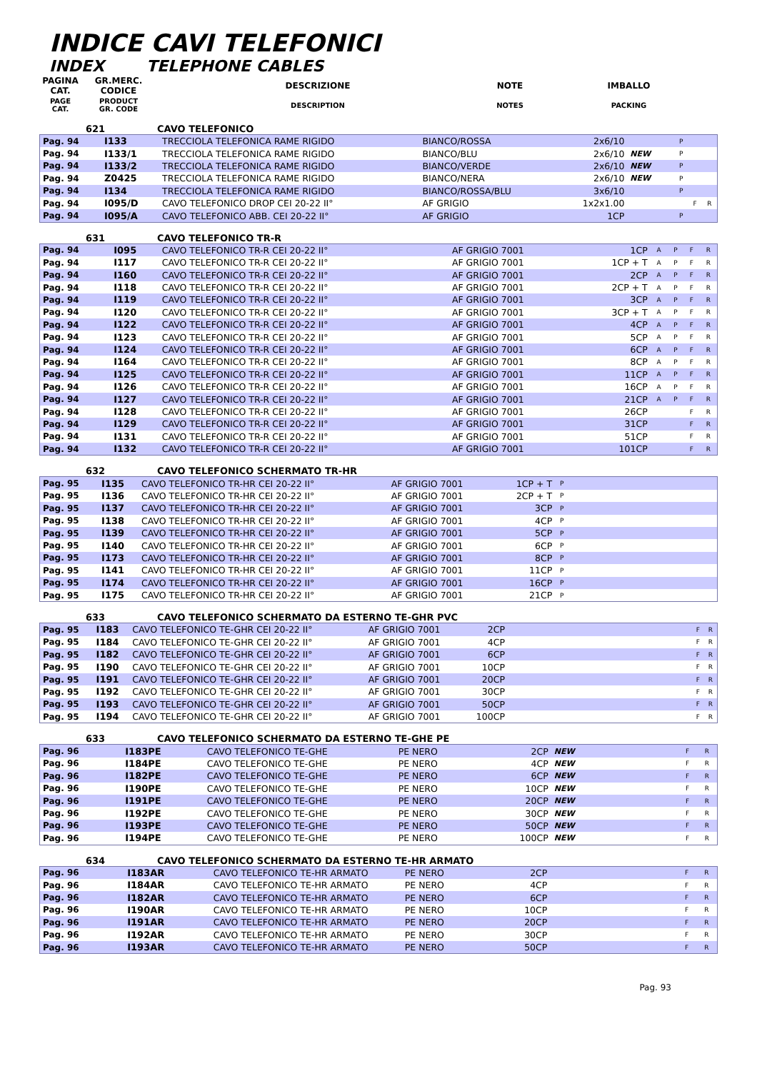INDICE CAVI TELEFONICI
INDEX TELEPHONE CABLES
| PAGINA CAT. | GR.MERC. CODICE | DESCRIZIONE | NOTE | IMBALLO |
| PAGE CAT. | PRODUCT GR. CODE | DESCRIPTION | NOTES | PACKING |
621 CAVO TELEFONICO
| Pag. 94 | I133 | TRECCIOLA TELEFONICA RAME RIGIDO | BIANCO/ROSSA | 2x6/10 | | | P | | |
| Pag. 94 | I133/1 | TRECCIOLA TELEFONICA RAME RIGIDO | BIANCO/BLU | 2x6/10 | NEW | | P | | |
| Pag. 94 | I133/2 | TRECCIOLA TELEFONICA RAME RIGIDO | BIANCO/VERDE | 2x6/10 | NEW | | P | | |
| Pag. 94 | Z0425 | TRECCIOLA TELEFONICA RAME RIGIDO | BIANCO/NERA | 2x6/10 | NEW | | P | | |
| Pag. 94 | I134 | TRECCIOLA TELEFONICA RAME RIGIDO | BIANCO/ROSSA/BLU | 3x6/10 | | | P | | |
| Pag. 94 | I095/D | CAVO TELEFONICO DROP CEI 20-22 II° | AF GRIGIO | 1x2x1.00 | | | | F | R |
| Pag. 94 | I095/A | CAVO TELEFONICO ABB. CEI 20-22 II° | AF GRIGIO | 1CP | | | P | | |
631 CAVO TELEFONICO TR-R
| Pag. 94 | I095 | CAVO TELEFONICO TR-R CEI 20-22 II° | AF GRIGIO 7001 | 1CP | A | P | F | R |
| Pag. 94 | I117 | CAVO TELEFONICO TR-R CEI 20-22 II° | AF GRIGIO 7001 | 1CP + T | A | P | F | R |
| Pag. 94 | I160 | CAVO TELEFONICO TR-R CEI 20-22 II° | AF GRIGIO 7001 | 2CP | A | P | F | R |
| Pag. 94 | I118 | CAVO TELEFONICO TR-R CEI 20-22 II° | AF GRIGIO 7001 | 2CP + T | A | P | F | R |
| Pag. 94 | I119 | CAVO TELEFONICO TR-R CEI 20-22 II° | AF GRIGIO 7001 | 3CP | A | P | F | R |
| Pag. 94 | I120 | CAVO TELEFONICO TR-R CEI 20-22 II° | AF GRIGIO 7001 | 3CP + T | A | P | F | R |
| Pag. 94 | I122 | CAVO TELEFONICO TR-R CEI 20-22 II° | AF GRIGIO 7001 | 4CP | A | P | F | R |
| Pag. 94 | I123 | CAVO TELEFONICO TR-R CEI 20-22 II° | AF GRIGIO 7001 | 5CP | A | P | F | R |
| Pag. 94 | I124 | CAVO TELEFONICO TR-R CEI 20-22 II° | AF GRIGIO 7001 | 6CP | A | P | F | R |
| Pag. 94 | I164 | CAVO TELEFONICO TR-R CEI 20-22 II° | AF GRIGIO 7001 | 8CP | A | P | F | R |
| Pag. 94 | I125 | CAVO TELEFONICO TR-R CEI 20-22 II° | AF GRIGIO 7001 | 11CP | A | P | F | R |
| Pag. 94 | I126 | CAVO TELEFONICO TR-R CEI 20-22 II° | AF GRIGIO 7001 | 16CP | A | P | F | R |
| Pag. 94 | I127 | CAVO TELEFONICO TR-R CEI 20-22 II° | AF GRIGIO 7001 | 21CP | A | P | F | R |
| Pag. 94 | I128 | CAVO TELEFONICO TR-R CEI 20-22 II° | AF GRIGIO 7001 | 26CP | | | F | R |
| Pag. 94 | I129 | CAVO TELEFONICO TR-R CEI 20-22 II° | AF GRIGIO 7001 | 31CP | | | F | R |
| Pag. 94 | I131 | CAVO TELEFONICO TR-R CEI 20-22 II° | AF GRIGIO 7001 | 51CP | | | F | R |
| Pag. 94 | I132 | CAVO TELEFONICO TR-R CEI 20-22 II° | AF GRIGIO 7001 | 101CP | | | F | R |
632 CAVO TELEFONICO SCHERMATO TR-HR
| Pag. 95 | I135 | CAVO TELEFONICO TR-HR CEI 20-22 II° | AF GRIGIO 7001 | 1CP + T | P | |
| Pag. 95 | I136 | CAVO TELEFONICO TR-HR CEI 20-22 II° | AF GRIGIO 7001 | 2CP + T | P | |
| Pag. 95 | I137 | CAVO TELEFONICO TR-HR CEI 20-22 II° | AF GRIGIO 7001 | 3CP | P | |
| Pag. 95 | I138 | CAVO TELEFONICO TR-HR CEI 20-22 II° | AF GRIGIO 7001 | 4CP | P | |
| Pag. 95 | I139 | CAVO TELEFONICO TR-HR CEI 20-22 II° | AF GRIGIO 7001 | 5CP | P | |
| Pag. 95 | I140 | CAVO TELEFONICO TR-HR CEI 20-22 II° | AF GRIGIO 7001 | 6CP | P | |
| Pag. 95 | I173 | CAVO TELEFONICO TR-HR CEI 20-22 II° | AF GRIGIO 7001 | 8CP | P | |
| Pag. 95 | I141 | CAVO TELEFONICO TR-HR CEI 20-22 II° | AF GRIGIO 7001 | 11CP | P | |
| Pag. 95 | I174 | CAVO TELEFONICO TR-HR CEI 20-22 II° | AF GRIGIO 7001 | 16CP | P | |
| Pag. 95 | I175 | CAVO TELEFONICO TR-HR CEI 20-22 II° | AF GRIGIO 7001 | 21CP | P | |
633 CAVO TELEFONICO SCHERMATO DA ESTERNO TE-GHR PVC
| Pag. 95 | I183 | CAVO TELEFONICO TE-GHR CEI 20-22 II° | AF GRIGIO 7001 | 2CP | | F | R |
| Pag. 95 | I184 | CAVO TELEFONICO TE-GHR CEI 20-22 II° | AF GRIGIO 7001 | 4CP | | F | R |
| Pag. 95 | I182 | CAVO TELEFONICO TE-GHR CEI 20-22 II° | AF GRIGIO 7001 | 6CP | | F | R |
| Pag. 95 | I190 | CAVO TELEFONICO TE-GHR CEI 20-22 II° | AF GRIGIO 7001 | 10CP | | F | R |
| Pag. 95 | I191 | CAVO TELEFONICO TE-GHR CEI 20-22 II° | AF GRIGIO 7001 | 20CP | | F | R |
| Pag. 95 | I192 | CAVO TELEFONICO TE-GHR CEI 20-22 II° | AF GRIGIO 7001 | 30CP | | F | R |
| Pag. 95 | I193 | CAVO TELEFONICO TE-GHR CEI 20-22 II° | AF GRIGIO 7001 | 50CP | | F | R |
| Pag. 95 | I194 | CAVO TELEFONICO TE-GHR CEI 20-22 II° | AF GRIGIO 7001 | 100CP | | F | R |
633 CAVO TELEFONICO SCHERMATO DA ESTERNO TE-GHE PE
| Pag. 96 | I183PE | CAVO TELEFONICO TE-GHE | PE NERO | 2CP | NEW | F | R |
| Pag. 96 | I184PE | CAVO TELEFONICO TE-GHE | PE NERO | 4CP | NEW | F | R |
| Pag. 96 | I182PE | CAVO TELEFONICO TE-GHE | PE NERO | 6CP | NEW | F | R |
| Pag. 96 | I190PE | CAVO TELEFONICO TE-GHE | PE NERO | 10CP | NEW | F | R |
| Pag. 96 | I191PE | CAVO TELEFONICO TE-GHE | PE NERO | 20CP | NEW | F | R |
| Pag. 96 | I192PE | CAVO TELEFONICO TE-GHE | PE NERO | 30CP | NEW | F | R |
| Pag. 96 | I193PE | CAVO TELEFONICO TE-GHE | PE NERO | 50CP | NEW | F | R |
| Pag. 96 | I194PE | CAVO TELEFONICO TE-GHE | PE NERO | 100CP | NEW | F | R |
634 CAVO TELEFONICO SCHERMATO DA ESTERNO TE-HR ARMATO
| Pag. 96 | I183AR | CAVO TELEFONICO TE-HR ARMATO | PE NERO | 2CP | | F | R |
| Pag. 96 | I184AR | CAVO TELEFONICO TE-HR ARMATO | PE NERO | 4CP | | F | R |
| Pag. 96 | I182AR | CAVO TELEFONICO TE-HR ARMATO | PE NERO | 6CP | | F | R |
| Pag. 96 | I190AR | CAVO TELEFONICO TE-HR ARMATO | PE NERO | 10CP | | F | R |
| Pag. 96 | I191AR | CAVO TELEFONICO TE-HR ARMATO | PE NERO | 20CP | | F | R |
| Pag. 96 | I192AR | CAVO TELEFONICO TE-HR ARMATO | PE NERO | 30CP | | F | R |
| Pag. 96 | I193AR | CAVO TELEFONICO TE-HR ARMATO | PE NERO | 50CP | | F | R |
Pag. 93